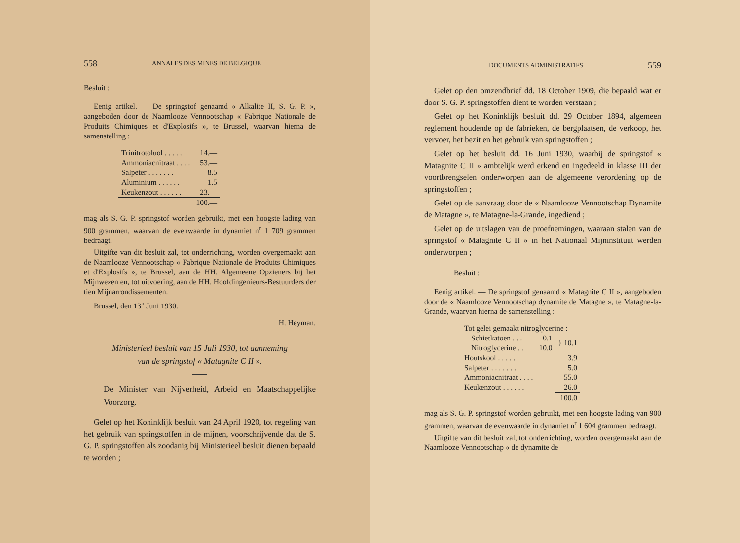558 ANNALES DES MINES DE BELGIQUE
Besluit :
Eenig artikel. — De springstof genaamd « Alkalite II, S. G. P. », aangeboden door de Naamlooze Vennootschap « Fabrique Nationale de Produits Chimiques et d'Explosifs », te Brussel, waarvan hierna de samenstelling :
| Trinitrotoluol . . . . . | 14.— |
| Ammoniacnitraat . . . . | 53.— |
| Salpeter . . . . . . . | 8.5 |
| Aluminium . . . . . . | 1.5 |
| Keukenzout . . . . . . | 23.— |
| | 100.— |
mag als S. G. P. springstof worden gebruikt, met een hoogste lading van 900 grammen, waarvan de evenwaarde in dynamiet n<sup>r</sup> 1 709 grammen bedraagt.
Uitgifte van dit besluit zal, tot onderrichting, worden overgemaakt aan de Naamlooze Vennootschap « Fabrique Nationale de Produits Chimiques et d'Explosifs », te Brussel, aan de HH. Algemeene Opzieners bij het Mijnwezen en, tot uitvoering, aan de HH. Hoofdingenieurs-Bestuurders der tien Mijnarrondissementen.
Brussel, den 13<sup>n</sup> Juni 1930.
H. Heyman.
Ministerieel besluit van 15 Juli 1930, tot aanneming
van de springstof « Matagnite C II ».
De Minister van Nijverheid, Arbeid en Maatschappelijke Voorzorg.
Gelet op het Koninklijk besluit van 24 April 1920, tot regeling van het gebruik van springstoffen in de mijnen, voorschrijvende dat de S. G. P. springstoffen als zoodanig bij Ministerieel besluit dienen bepaald te worden ;
DOCUMENTS ADMINISTRATIFS 559
Gelet op den omzendbrief dd. 18 October 1909, die bepaald wat er door S. G. P. springstoffen dient te worden verstaan ;
Gelet op het Koninklijk besluit dd. 29 October 1894, algemeen reglement houdende op de fabrieken, de bergplaatsen, de verkoop, het vervoer, het bezit en het gebruik van springstoffen ;
Gelet op het besluit dd. 16 Juni 1930, waarbij de springstof « Matagnite C II » ambtelijk werd erkend en ingedeeld in klasse III der voortbrengselen onderworpen aan de algemeene verordening op de springstoffen ;
Gelet op de aanvraag door de « Naamlooze Vennootschap Dynamite de Matagne », te Matagne-la-Grande, ingediend ;
Gelet op de uitslagen van de proefnemingen, waaraan stalen van de springstof « Matagnite C II » in het Nationaal Mijninstituut werden onderworpen ;
Besluit :
Eenig artikel. — De springstof genaamd « Matagnite C II », aangeboden door de « Naamlooze Vennootschap dynamite de Matagne », te Matagne-la-Grande, waarvan hierna de samenstelling :
| Tot gelei gemaakt nitroglycerine : | | |
| Schietkatoen . . . | 0.1 | } 10.1 |
| Nitroglycerine . . | 10.0 | |
| Houtskool . . . . . . | | 3.9 |
| Salpeter . . . . . . . | | 5.0 |
| Ammoniacnitraat . . . . | | 55.0 |
| Keukenzout . . . . . . | | 26.0 |
| | | 100.0 |
mag als S. G. P. springstof worden gebruikt, met een hoogste lading van 900 grammen, waarvan de evenwaarde in dynamiet n<sup>r</sup> 1 604 grammen bedraagt.
Uitgifte van dit besluit zal, tot onderrichting, worden overgemaakt aan de Naamlooze Vennootschap « de dynamite de